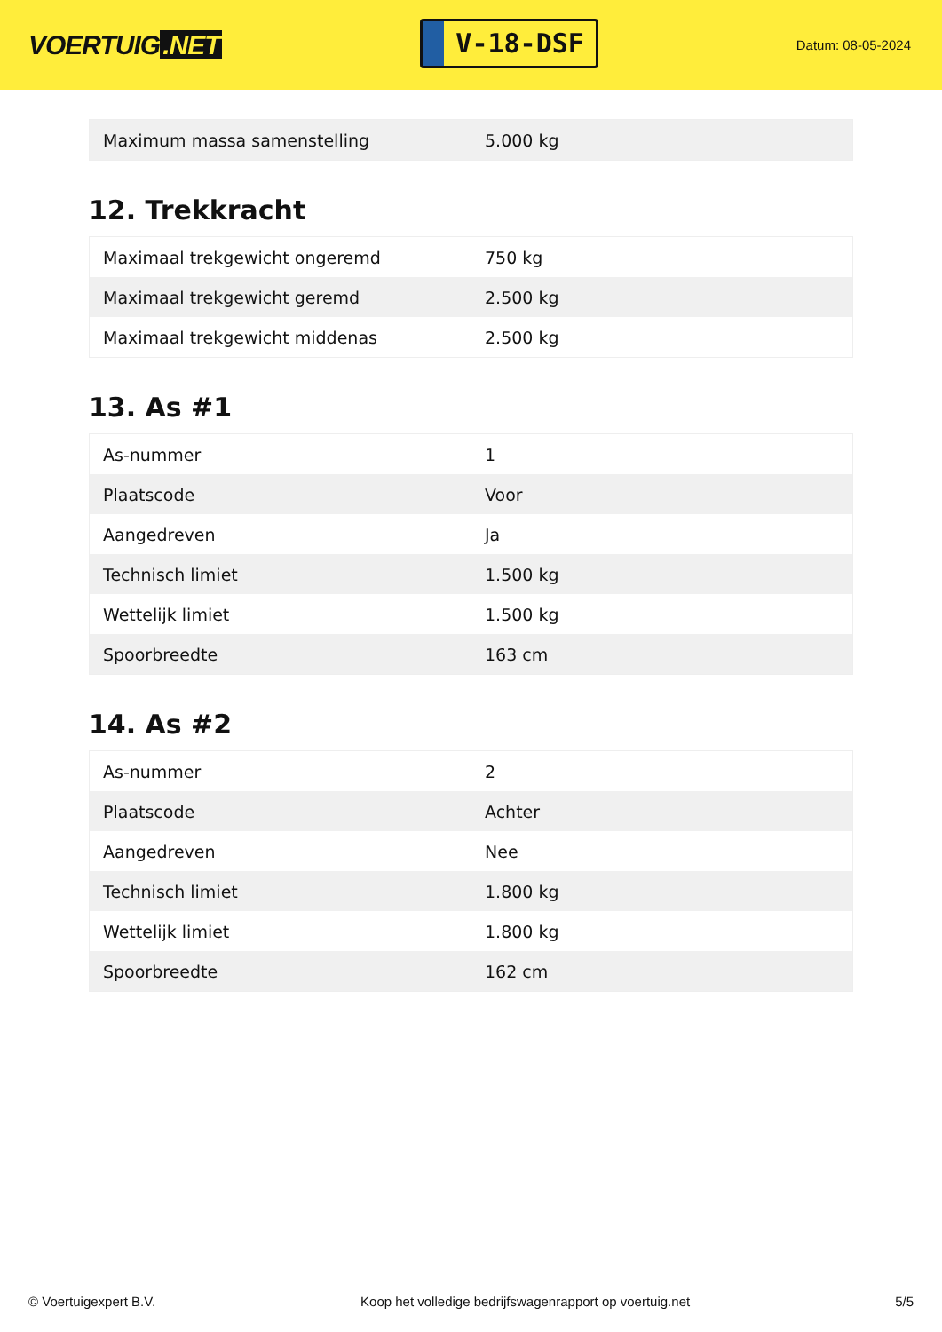VOERTUIG.NET
V-18-DSF
Datum: 08-05-2024
| Maximum massa samenstelling | 5.000 kg |
12. Trekkracht
| Maximaal trekgewicht ongeremd | 750 kg |
| Maximaal trekgewicht geremd | 2.500 kg |
| Maximaal trekgewicht middenas | 2.500 kg |
13. As #1
| As-nummer | 1 |
| Plaatscode | Voor |
| Aangedreven | Ja |
| Technisch limiet | 1.500 kg |
| Wettelijk limiet | 1.500 kg |
| Spoorbreedte | 163 cm |
14. As #2
| As-nummer | 2 |
| Plaatscode | Achter |
| Aangedreven | Nee |
| Technisch limiet | 1.800 kg |
| Wettelijk limiet | 1.800 kg |
| Spoorbreedte | 162 cm |
© Voertuigexpert B.V. Koop het volledige bedrijfswagenrapport op voertuig.net 5/5